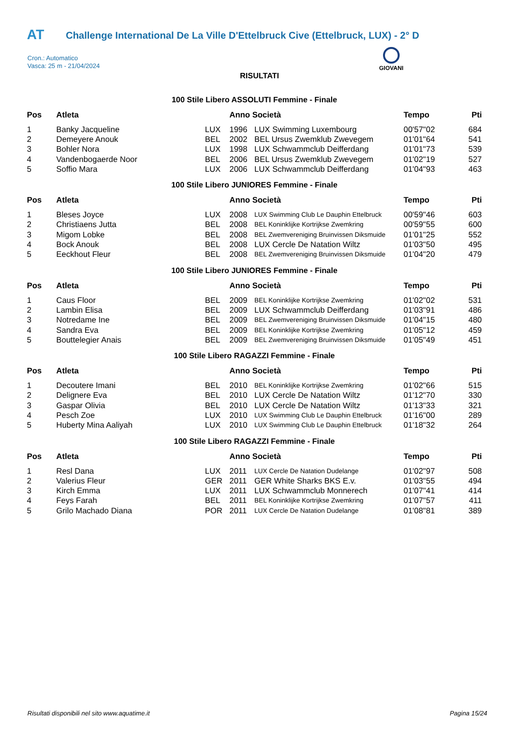AT Challenge International De La Ville D'Ettelbruck Cive (Ettelbruck, LUX) - 2° D
Cron.: Automatico
Vasca: 25 m - 21/04/2024
GIOVANI
RISULTATI
100 Stile Libero ASSOLUTI Femmine - Finale
| Pos | Atleta | | Anno Società | | Tempo | Pti |
| --- | --- | --- | --- | --- | --- | --- |
| 1 | Banky Jacqueline | LUX | 1996 | LUX Swimming Luxembourg | 00'57"02 | 684 |
| 2 | Demeyere Anouk | BEL | 2002 | BEL Ursus Zwemklub Zwevegem | 01'01"64 | 541 |
| 3 | Bohler Nora | LUX | 1998 | LUX Schwammclub Deifferdang | 01'01"73 | 539 |
| 4 | Vandenbogaerde Noor | BEL | 2006 | BEL Ursus Zwemklub Zwevegem | 01'02"19 | 527 |
| 5 | Soffio Mara | LUX | 2006 | LUX Schwammclub Deifferdang | 01'04"93 | 463 |
100 Stile Libero JUNIORES Femmine - Finale
| Pos | Atleta | | Anno Società | | Tempo | Pti |
| --- | --- | --- | --- | --- | --- | --- |
| 1 | Bleses Joyce | LUX | 2008 | LUX Swimming Club Le Dauphin Ettelbruck | 00'59"46 | 603 |
| 2 | Christiaens Jutta | BEL | 2008 | BEL Koninklijke Kortrijkse Zwemkring | 00'59"55 | 600 |
| 3 | Migom Lobke | BEL | 2008 | BEL Zwemvereniging Bruinvissen Diksmuide | 01'01"25 | 552 |
| 4 | Bock Anouk | BEL | 2008 | LUX Cercle De Natation Wiltz | 01'03"50 | 495 |
| 5 | Eeckhout Fleur | BEL | 2008 | BEL Zwemvereniging Bruinvissen Diksmuide | 01'04"20 | 479 |
100 Stile Libero JUNIORES Femmine - Finale
| Pos | Atleta | | Anno Società | | Tempo | Pti |
| --- | --- | --- | --- | --- | --- | --- |
| 1 | Caus Floor | BEL | 2009 | BEL Koninklijke Kortrijkse Zwemkring | 01'02"02 | 531 |
| 2 | Lambin Elisa | BEL | 2009 | LUX Schwammclub Deifferdang | 01'03"91 | 486 |
| 3 | Notredame Ine | BEL | 2009 | BEL Zwemvereniging Bruinvissen Diksmuide | 01'04"15 | 480 |
| 4 | Sandra Eva | BEL | 2009 | BEL Koninklijke Kortrijkse Zwemkring | 01'05"12 | 459 |
| 5 | Bouttelegier Anais | BEL | 2009 | BEL Zwemvereniging Bruinvissen Diksmuide | 01'05"49 | 451 |
100 Stile Libero RAGAZZI Femmine - Finale
| Pos | Atleta | | Anno Società | | Tempo | Pti |
| --- | --- | --- | --- | --- | --- | --- |
| 1 | Decoutere Imani | BEL | 2010 | BEL Koninklijke Kortrijkse Zwemkring | 01'02"66 | 515 |
| 2 | Delignere Eva | BEL | 2010 | LUX Cercle De Natation Wiltz | 01'12"70 | 330 |
| 3 | Gaspar Olivia | BEL | 2010 | LUX Cercle De Natation Wiltz | 01'13"33 | 321 |
| 4 | Pesch Zoe | LUX | 2010 | LUX Swimming Club Le Dauphin Ettelbruck | 01'16"00 | 289 |
| 5 | Huberty Mina Aaliyah | LUX | 2010 | LUX Swimming Club Le Dauphin Ettelbruck | 01'18"32 | 264 |
100 Stile Libero RAGAZZI Femmine - Finale
| Pos | Atleta | | Anno Società | | Tempo | Pti |
| --- | --- | --- | --- | --- | --- | --- |
| 1 | Resl Dana | LUX | 2011 | LUX Cercle De Natation Dudelange | 01'02"97 | 508 |
| 2 | Valerius Fleur | GER | 2011 | GER White Sharks BKS E.v. | 01'03"55 | 494 |
| 3 | Kirch Emma | LUX | 2011 | LUX Schwammclub Monnerech | 01'07"41 | 414 |
| 4 | Feys Farah | BEL | 2011 | BEL Koninklijke Kortrijkse Zwemkring | 01'07"57 | 411 |
| 5 | Grilo Machado Diana | POR | 2011 | LUX Cercle De Natation Dudelange | 01'08"81 | 389 |
Risultati disponibili nel sito www.aquatime.it Pagina 15/24